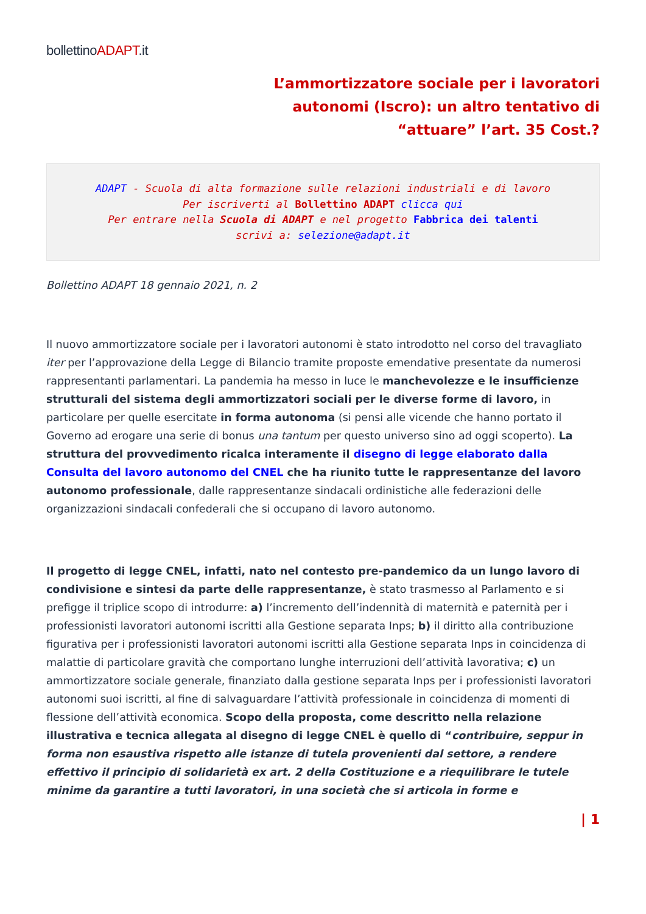bollettinoADAPT.it
L’ammortizzatore sociale per i lavoratori autonomi (Iscro): un altro tentativo di “attuare” l’art. 35 Cost.?
ADAPT - Scuola di alta formazione sulle relazioni industriali e di lavoro
Per iscriverti al Bollettino ADAPT clicca qui
Per entrare nella Scuola di ADAPT e nel progetto Fabbrica dei talenti
scrivi a: selezione@adapt.it
Bollettino ADAPT 18 gennaio 2021, n. 2
Il nuovo ammortizzatore sociale per i lavoratori autonomi è stato introdotto nel corso del travagliato iter per l’approvazione della Legge di Bilancio tramite proposte emendative presentate da numerosi rappresentanti parlamentari. La pandemia ha messo in luce le manchevolezze e le insufficienze strutturali del sistema degli ammortizzatori sociali per le diverse forme di lavoro, in particolare per quelle esercitate in forma autonoma (si pensi alle vicende che hanno portato il Governo ad erogare una serie di bonus una tantum per questo universo sino ad oggi scoperto). La struttura del provvedimento ricalca interamente il disegno di legge elaborato dalla Consulta del lavoro autonomo del CNEL che ha riunito tutte le rappresentanze del lavoro autonomo professionale, dalle rappresentanze sindacali ordinistiche alle federazioni delle organizzazioni sindacali confederali che si occupano di lavoro autonomo.
Il progetto di legge CNEL, infatti, nato nel contesto pre-pandemico da un lungo lavoro di condivisione e sintesi da parte delle rappresentanze, è stato trasmesso al Parlamento e si prefigge il triplice scopo di introdurre: a) l’incremento dell’indennità di maternità e paternità per i professionisti lavoratori autonomi iscritti alla Gestione separata Inps; b) il diritto alla contribuzione figurativa per i professionisti lavoratori autonomi iscritti alla Gestione separata Inps in coincidenza di malattie di particolare gravità che comportano lunghe interruzioni dell’attività lavorativa; c) un ammortizzatore sociale generale, finanziato dalla gestione separata Inps per i professionisti lavoratori autonomi suoi iscritti, al fine di salvaguardare l’attività professionale in coincidenza di momenti di flessione dell’attività economica. Scopo della proposta, come descritto nella relazione illustrativa e tecnica allegata al disegno di legge CNEL è quello di “contribuire, seppur in forma non esaustiva rispetto alle istanze di tutela provenienti dal settore, a rendere effettivo il principio di solidarietà ex art. 2 della Costituzione e a riequilibrare le tutele minime da garantire a tutti lavoratori, in una società che si articola in forme e
| 1